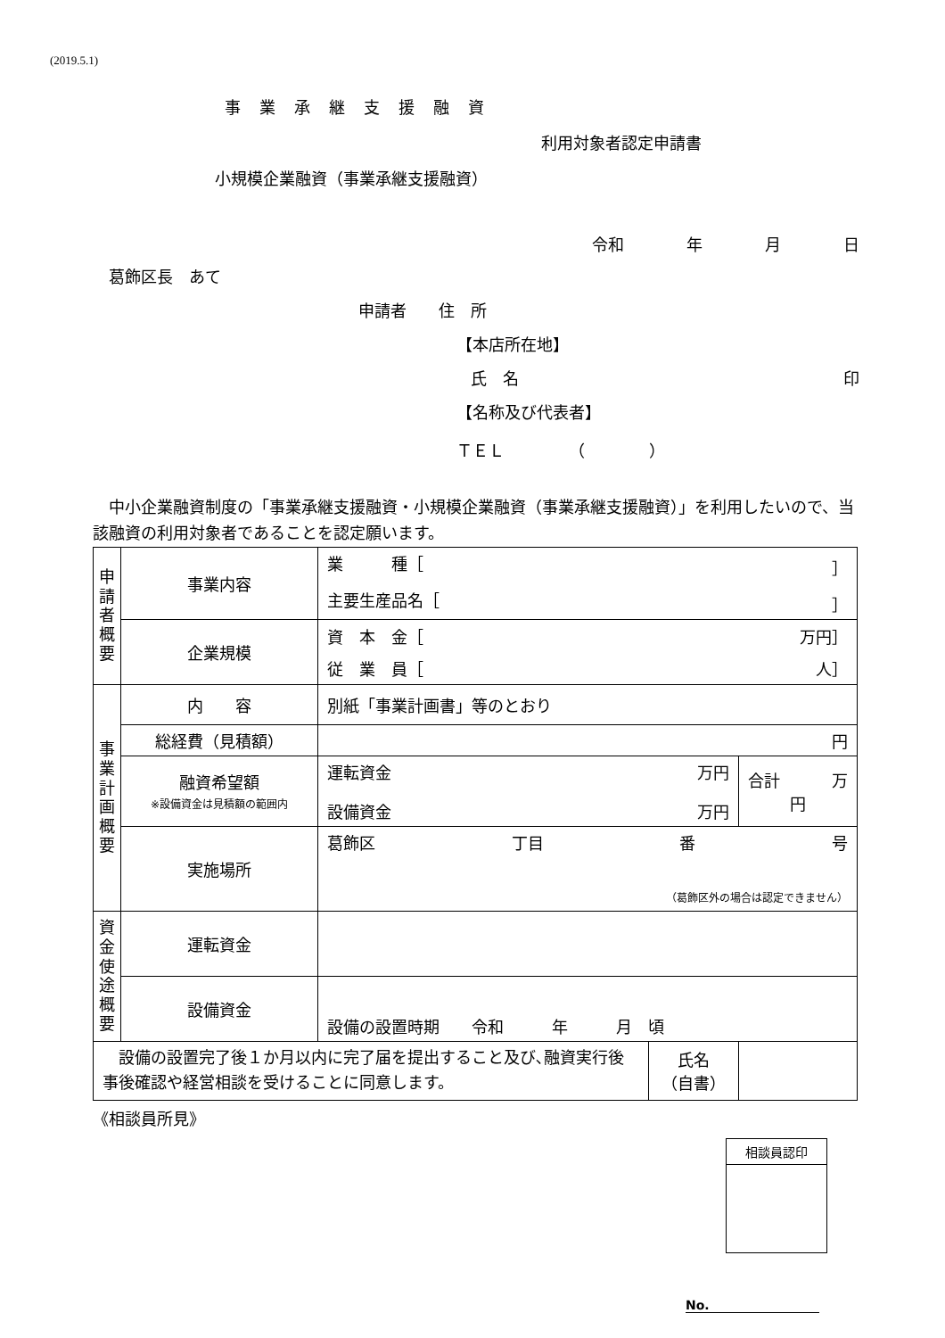(2019.5.1)
事業承継支援融資
利用対象者認定申請書
小規模企業融資（事業承継支援融資）
令和 年 月 日
葛飾区長　あて
申請者　　住　所
【本店所在地】
氏　名 印
【名称及び代表者】
ＴＥＬ　　　　（　　　　）
　中小企業融資制度の「事業承継支援融資・小規模企業融資（事業承継支援融資）」を利用したいので、当該融資の利用対象者であることを認定願います。
| 申 請 者 概 要 | 事業内容 | 業 種［ ］ 主要生産品名［ ］ | | |
| | 企業規模 | 資 本 金［ 万円］ 従 業 員［ 人］ | | |
| 事 業 計 画 概 要 | 内 容 | 別紙「事業計画書」等のとおり | | |
| | 総経費（見積額） | 円 | | |
| | 融資希望額 ※設備資金は見積額の範囲内 | 運転資金 万円 設備資金 万円 | | 合計 万 円 |
| | 実施場所 | 葛飾区 丁目 番 号 （葛飾区外の場合は認定できません） | | |
| 資 金 使 途 概 要 | 運転資金 | | | |
| | 設備資金 | 設備の設置時期 令和 年 月 頃 | | |
| 設備の設置完了後１か月以内に完了届を提出すること及び､融資実行後 事後確認や経営相談を受けることに同意します。 | | | 氏名 （自書） | |
《相談員所見》
| 相談員認印 |
No.